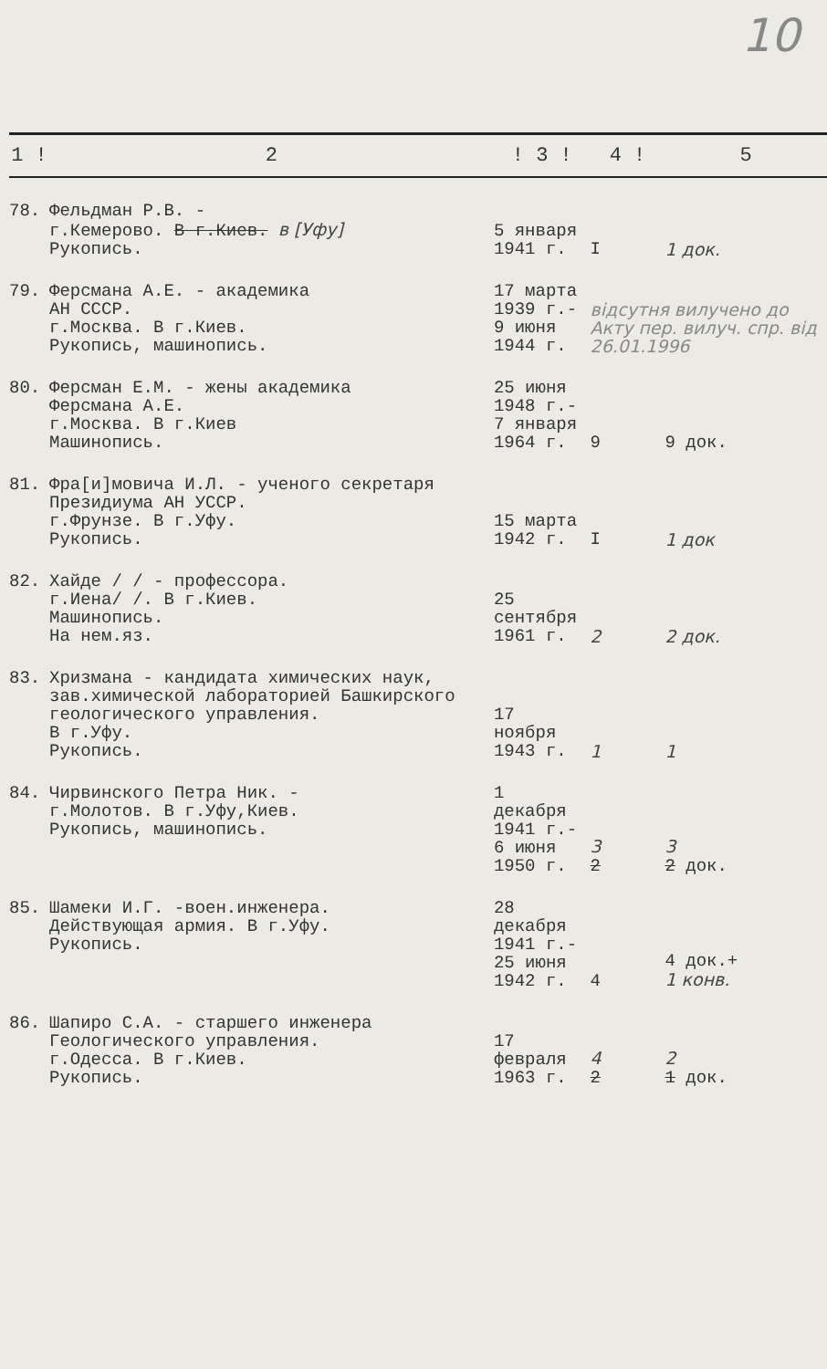10
| 1 ! | 2 | ! 3 ! | 4 ! | 5 |
| --- | --- | --- | --- | --- |
| 78. | Фельдман Р.В. - г.Кемерово. В г.Киев. в [Уфу] Рукопись. | 5 января 1941 г. | I | 1 док. |
| 79. | Ферсмана А.Е. - академика АН СССР. г.Москва. В г.Киев. Рукопись, машинопись. | 17 марта 1939 г.- 9 июня 1944 г. | відсутня вилучено до Акту пер. вилуч. спр. від 26.01.1996 | |
| 80. | Ферсман Е.М. - жены академика Ферсмана А.Е. г.Москва. В г.Киев Машинопись. | 25 июня 1948 г.- 7 января 1964 г. | 9 | 9 док. |
| 81. | Фра[и]мовича И.Л. - ученого секретаря Президиума АН УССР. г.Фрунзе. В г.Уфу. Рукопись. | 15 марта 1942 г. | I | 1 док |
| 82. | Хайде / / - профессора. г.Иена/ /. В г.Киев. Машинопись. На нем.яз. | 25 сентября 1961 г. | 2 | 2 док. |
| 83. | Хризмана - кандидата химических наук, зав.химической лабораторией Башкирского геологического управления. В г.Уфу. Рукопись. | 17 ноября 1943 г. | 1 | 1 |
| 84. | Чирвинского Петра Ник. - г.Молотов. В г.Уфу,Киев. Рукопись, машинопись. | 1 декабря 1941 г.- 6 июня 1950 г. | 3 2 | 3 2 док. |
| 85. | Шамеки И.Г. -воен.инженера. Действующая армия. В г.Уфу. Рукопись. | 28 декабря 1941 г.- 25 июня 1942 г. | 4 | 4 док.+ 1 конв. |
| 86. | Шапиро С.А. - старшего инженера Геологического управления. г.Одесса. В г.Киев. Рукопись. | 17 февраля 1963 г. | 4 2 | 2 1 док. |